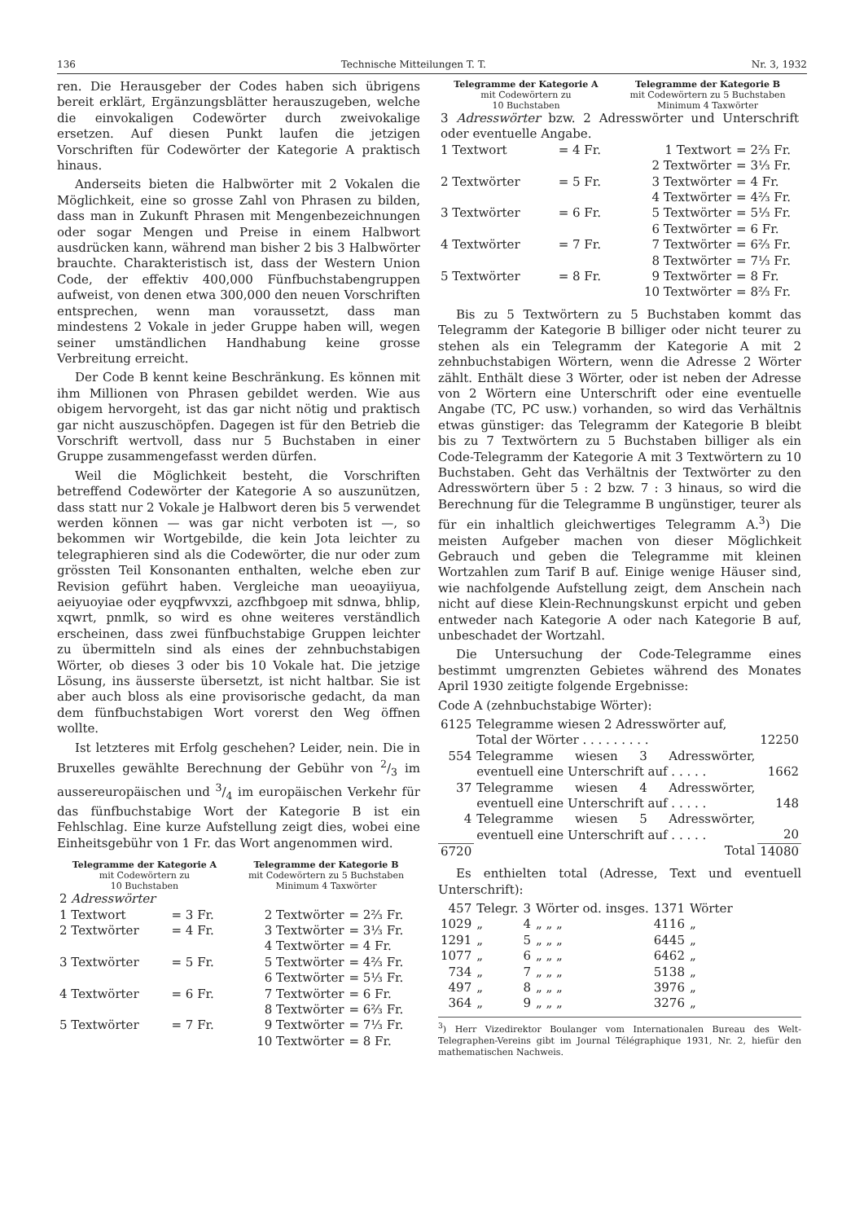136 Technische Mitteilungen T. T. Nr. 3, 1932
ren. Die Herausgeber der Codes haben sich übrigens bereit erklärt, Ergänzungsblätter herauszugeben, welche die einvokaligen Codewörter durch zweivokalige ersetzen. Auf diesen Punkt laufen die jetzigen Vorschriften für Codewörter der Kategorie A praktisch hinaus.
Anderseits bieten die Halbwörter mit 2 Vokalen die Möglichkeit, eine so grosse Zahl von Phrasen zu bilden, dass man in Zukunft Phrasen mit Mengenbezeichnungen oder sogar Mengen und Preise in einem Halbwort ausdrücken kann, während man bisher 2 bis 3 Halbwörter brauchte. Charakteristisch ist, dass der Western Union Code, der effektiv 400,000 Fünfbuchstabengruppen aufweist, von denen etwa 300,000 den neuen Vorschriften entsprechen, wenn man voraussetzt, dass man mindestens 2 Vokale in jeder Gruppe haben will, wegen seiner umständlichen Handhabung keine grosse Verbreitung erreicht.
Der Code B kennt keine Beschränkung. Es können mit ihm Millionen von Phrasen gebildet werden. Wie aus obigem hervorgeht, ist das gar nicht nötig und praktisch gar nicht auszuschöpfen. Dagegen ist für den Betrieb die Vorschrift wertvoll, dass nur 5 Buchstaben in einer Gruppe zusammengefasst werden dürfen.
Weil die Möglichkeit besteht, die Vorschriften betreffend Codewörter der Kategorie A so auszunützen, dass statt nur 2 Vokale je Halbwort deren bis 5 verwendet werden können — was gar nicht verboten ist —, so bekommen wir Wortgebilde, die kein Jota leichter zu telegraphieren sind als die Codewörter, die nur oder zum grössten Teil Konsonanten enthalten, welche eben zur Revision geführt haben. Vergleiche man ueoayiiyua, aeiyuoyiae oder eyqpfwvxzi, azcfhbgoep mit sdnwa, bhlip, xqwrt, pnmlk, so wird es ohne weiteres verständlich erscheinen, dass zwei fünfbuchstabige Gruppen leichter zu übermitteln sind als eines der zehnbuchstabigen Wörter, ob dieses 3 oder bis 10 Vokale hat. Die jetzige Lösung, ins äusserste übersetzt, ist nicht haltbar. Sie ist aber auch bloss als eine provisorische gedacht, da man dem fünfbuchstabigen Wort vorerst den Weg öffnen wollte.
Ist letzteres mit Erfolg geschehen? Leider, nein. Die in Bruxelles gewählte Berechnung der Gebühr von 2/3 im aussereuropäischen und 3/4 im europäischen Verkehr für das fünfbuchstabige Wort der Kategorie B ist ein Fehlschlag. Eine kurze Aufstellung zeigt dies, wobei eine Einheitsgebühr von 1 Fr. das Wort angenommen wird.
| Telegramme der Kategorie A mit Codewörtern zu 10 Buchstaben | | Telegramme der Kategorie B mit Codewörtern zu 5 Buchstaben Minimum 4 Taxwörter | |
| --- | --- | --- | --- |
| 2 Adresswörter | | | |
| 1 Textwort | = 3 Fr. | 2 Textwörter | = 2⅔ Fr. |
| 2 Textwörter | = 4 Fr. | 3 Textwörter | = 3⅓ Fr. |
| | | 4 Textwörter | = 4 Fr. |
| 3 Textwörter | = 5 Fr. | 5 Textwörter | = 4⅔ Fr. |
| | | 6 Textwörter | = 5⅓ Fr. |
| 4 Textwörter | = 6 Fr. | 7 Textwörter | = 6 Fr. |
| | | 8 Textwörter | = 6⅔ Fr. |
| 5 Textwörter | = 7 Fr. | 9 Textwörter | = 7⅓ Fr. |
| | | 10 Textwörter | = 8 Fr. |
| Telegramme der Kategorie A mit Codewörtern zu 10 Buchstaben | | Telegramme der Kategorie B mit Codewörtern zu 5 Buchstaben Minimum 4 Taxwörter | |
| --- | --- | --- | --- |
| 3 Adresswörter bzw. 2 Adresswörter und Unterschrift oder eventuelle Angabe. | | | |
| 1 Textwort | = 4 Fr. | 1 Textwort | = 2⅔ Fr. |
| | | 2 Textwörter | = 3⅓ Fr. |
| 2 Textwörter | = 5 Fr. | 3 Textwörter | = 4 Fr. |
| | | 4 Textwörter | = 4⅔ Fr. |
| 3 Textwörter | = 6 Fr. | 5 Textwörter | = 5⅓ Fr. |
| | | 6 Textwörter | = 6 Fr. |
| 4 Textwörter | = 7 Fr. | 7 Textwörter | = 6⅔ Fr. |
| | | 8 Textwörter | = 7⅓ Fr. |
| 5 Textwörter | = 8 Fr. | 9 Textwörter | = 8 Fr. |
| | | 10 Textwörter | = 8⅔ Fr. |
Bis zu 5 Textwörtern zu 5 Buchstaben kommt das Telegramm der Kategorie B billiger oder nicht teurer zu stehen als ein Telegramm der Kategorie A mit 2 zehnbuchstabigen Wörtern, wenn die Adresse 2 Wörter zählt. Enthält diese 3 Wörter, oder ist neben der Adresse von 2 Wörtern eine Unterschrift oder eine eventuelle Angabe (TC, PC usw.) vorhanden, so wird das Verhältnis etwas günstiger: das Telegramm der Kategorie B bleibt bis zu 7 Textwörtern zu 5 Buchstaben billiger als ein Code-Telegramm der Kategorie A mit 3 Textwörtern zu 10 Buchstaben. Geht das Verhältnis der Textwörter zu den Adresswörtern über 5 : 2 bzw. 7 : 3 hinaus, so wird die Berechnung für die Telegramme B ungünstiger, teurer als für ein inhaltlich gleichwertiges Telegramm A.<sup>3</sup>) Die meisten Aufgeber machen von dieser Möglichkeit Gebrauch und geben die Telegramme mit kleinen Wortzahlen zum Tarif B auf. Einige wenige Häuser sind, wie nachfolgende Aufstellung zeigt, dem Anschein nach nicht auf diese Klein-Rechnungskunst erpicht und geben entweder nach Kategorie A oder nach Kategorie B auf, unbeschadet der Wortzahl.
Die Untersuchung der Code-Telegramme eines bestimmt umgrenzten Gebietes während des Monates April 1930 zeitigte folgende Ergebnisse:
Code A (zehnbuchstabige Wörter):
| 6125 | Telegramme wiesen 2 Adresswörter auf, Total der Wörter . . . . . . . . . | 12250 |
| 554 | Telegramme wiesen 3 Adresswörter, eventuell eine Unterschrift auf . . . . . | 1662 |
| 37 | Telegramme wiesen 4 Adresswörter, eventuell eine Unterschrift auf . . . . . | 148 |
| 4 | Telegramme wiesen 5 Adresswörter, eventuell eine Unterschrift auf . . . . . | 20 |
| 6720 | Total | 14080 |
Es enthielten total (Adresse, Text und eventuell Unterschrift):
| 457 | Telegr. | 3 | Wörter od. insges. | 1371 | Wörter |
| 1029 | „ | 4 | „ „ „ | 4116 | „ |
| 1291 | „ | 5 | „ „ „ | 6445 | „ |
| 1077 | „ | 6 | „ „ „ | 6462 | „ |
| 734 | „ | 7 | „ „ „ | 5138 | „ |
| 497 | „ | 8 | „ „ „ | 3976 | „ |
| 364 | „ | 9 | „ „ „ | 3276 | „ |
<sup>3</sup>) Herr Vizedirektor Boulanger vom Internationalen Bureau des Welt-Telegraphen-Vereins gibt im Journal Télégraphique 1931, Nr. 2, hiefür den mathematischen Nachweis.